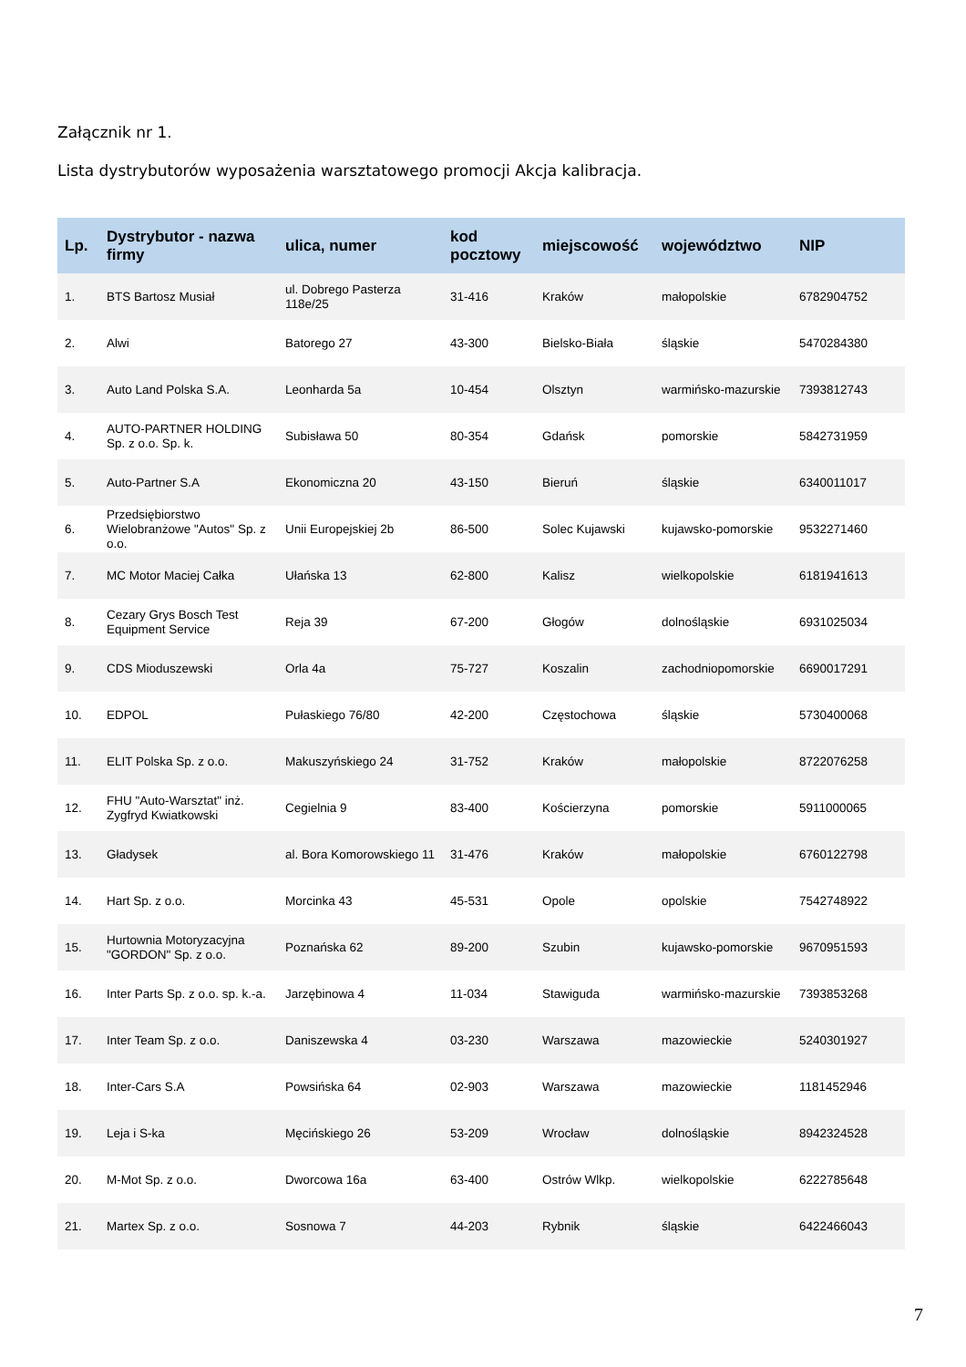Załącznik nr 1.
Lista dystrybutorów wyposażenia warsztatowego promocji Akcja kalibracja.
| Lp. | Dystrybutor - nazwa firmy | ulica, numer | kod pocztowy | miejscowość | województwo | NIP |
| --- | --- | --- | --- | --- | --- | --- |
| 1. | BTS Bartosz Musiał | ul. Dobrego Pasterza 118e/25 | 31-416 | Kraków | małopolskie | 6782904752 |
| 2. | Alwi | Batorego 27 | 43-300 | Bielsko-Biała | śląskie | 5470284380 |
| 3. | Auto Land Polska S.A. | Leonharda 5a | 10-454 | Olsztyn | warmińsko-mazurskie | 7393812743 |
| 4. | AUTO-PARTNER HOLDING Sp. z o.o. Sp. k. | Subisława 50 | 80-354 | Gdańsk | pomorskie | 5842731959 |
| 5. | Auto-Partner S.A | Ekonomiczna 20 | 43-150 | Bieruń | śląskie | 6340011017 |
| 6. | Przedsiębiorstwo Wielobranżowe "Autos" Sp. z o.o. | Unii Europejskiej 2b | 86-500 | Solec Kujawski | kujawsko-pomorskie | 9532271460 |
| 7. | MC Motor Maciej Całka | Ułańska 13 | 62-800 | Kalisz | wielkopolskie | 6181941613 |
| 8. | Cezary Grys Bosch Test Equipment Service | Reja 39 | 67-200 | Głogów | dolnośląskie | 6931025034 |
| 9. | CDS Mioduszewski | Orla 4a | 75-727 | Koszalin | zachodniopomorskie | 6690017291 |
| 10. | EDPOL | Pułaskiego 76/80 | 42-200 | Częstochowa | śląskie | 5730400068 |
| 11. | ELIT Polska Sp. z o.o. | Makuszyńskiego 24 | 31-752 | Kraków | małopolskie | 8722076258 |
| 12. | FHU "Auto-Warsztat" inż. Zygfryd Kwiatkowski | Cegielnia 9 | 83-400 | Kościerzyna | pomorskie | 5911000065 |
| 13. | Gładysek | al. Bora Komorowskiego 11 | 31-476 | Kraków | małopolskie | 6760122798 |
| 14. | Hart Sp. z o.o. | Morcinka 43 | 45-531 | Opole | opolskie | 7542748922 |
| 15. | Hurtownia Motoryzacyjna "GORDON" Sp. z o.o. | Poznańska 62 | 89-200 | Szubin | kujawsko-pomorskie | 9670951593 |
| 16. | Inter Parts Sp. z o.o. sp. k.-a. | Jarzębinowa 4 | 11-034 | Stawiguda | warmińsko-mazurskie | 7393853268 |
| 17. | Inter Team Sp. z o.o. | Daniszewska 4 | 03-230 | Warszawa | mazowieckie | 5240301927 |
| 18. | Inter-Cars S.A | Powsińska 64 | 02-903 | Warszawa | mazowieckie | 1181452946 |
| 19. | Leja i S-ka | Męcińskiego 26 | 53-209 | Wrocław | dolnośląskie | 8942324528 |
| 20. | M-Mot Sp. z o.o. | Dworcowa 16a | 63-400 | Ostrów Wlkp. | wielkopolskie | 6222785648 |
| 21. | Martex Sp. z o.o. | Sosnowa 7 | 44-203 | Rybnik | śląskie | 6422466043 |
7